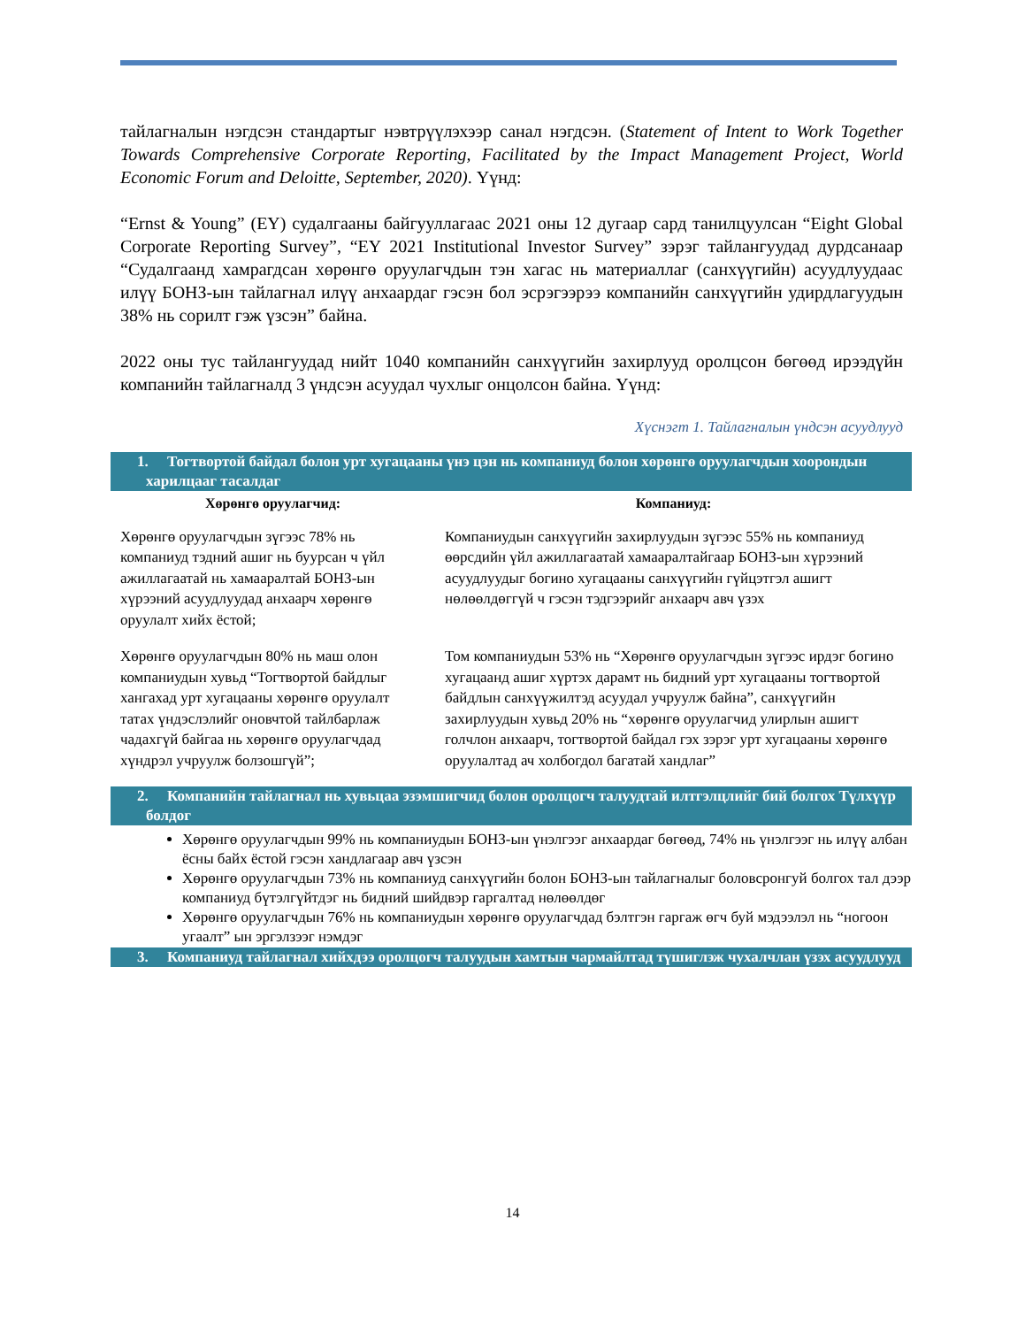тайлагналын нэгдсэн стандартыг нэвтрүүлэхээр санал нэгдсэн. (Statement of Intent to Work Together Towards Comprehensive Corporate Reporting, Facilitated by the Impact Management Project, World Economic Forum and Deloitte, September, 2020). Үүнд:
“Ernst & Young” (EY) судалгааны байгууллагаас 2021 оны 12 дугаар сард танилцуулсан “Eight Global Corporate Reporting Survey”, “EY 2021 Institutional Investor Survey” зэрэг тайлангуудад дурдсанаар “Судалгаанд хамрагдсан хөрөнгө оруулагчдын тэн хагас нь материаллаг (санхүүгийн) асуудлуудаас илүү БОНЗ-ын тайлагнал илүү анхаардаг гэсэн бол эсрэгээрээ компанийн санхүүгийн удирдлагуудын 38% нь сорилт гэж үзсэн” байна.
2022 оны тус тайлангуудад нийт 1040 компанийн санхүүгийн захирлууд оролцсон бөгөөд ирээдүйн компанийн тайлагналд 3 үндсэн асуудал чухлыг онцолсон байна. Үүнд:
Хүснэгт 1. Тайлагналын үндсэн асуудлууд
| 1. Тогтвортой байдал болон урт хугацааны үнэ цэн нь компаниуд болон хөрөнгө оруулагчдын хоорондын харилцааг тасалдаг | |
| Хөрөнгө оруулагчид: | Компаниуд: |
| Хөрөнгө оруулагчдын зүгээс 78% нь компаниуд тэдний ашиг нь буурсан ч үйл ажиллагаатай нь хамааралтай БОНЗ-ын хүрээний асуудлуудад анхаарч хөрөнгө оруулалт хийх ёстой; | Компаниудын санхүүгийн захирлуудын зүгээс 55% нь компаниуд өөрсдийн үйл ажиллагаатай хамааралтайгаар БОНЗ-ын хүрээний асуудлуудыг богино хугацааны санхүүгийн гүйцэтгэл ашигт нөлөөлдөггүй ч гэсэн тэдгээрийг анхаарч авч үзэх |
| Хөрөнгө оруулагчдын 80% нь маш олон компаниудын хувьд “Тогтвортой байдлыг хангахад урт хугацааны хөрөнгө оруулалт татах үндэслэлийг оновчтой тайлбарлаж чадахгүй байгаа нь хөрөнгө оруулагчдад хүндрэл учруулж болзошгүй”; | Том компаниудын 53% нь “Хөрөнгө оруулагчдын зүгээс ирдэг богино хугацаанд ашиг хүртэх дарамт нь бидний урт хугацааны тогтвортой байдлын санхүүжилтэд асуудал учруулж байна”, санхүүгийн захирлуудын хувьд 20% нь “хөрөнгө оруулагчид улирлын ашигт голчлон анхаарч, тогтвортой байдал гэх зэрэг урт хугацааны хөрөнгө оруулалтад ач холбогдол багатай хандлаг” |
| 2. Компанийн тайлагнал нь хувьцаа эзэмшигчид болон оролцогч талуудтай илтгэлцлийг бий болгох Түлхүүр болдог | |
| Хөрөнгө оруулагчдын 99% нь компаниудын БОНЗ-ын үнэлгээг анхаардаг бөгөөд, 74% нь үнэлгээг нь илүү албан ёсны байх ёстой гэсэн хандлагаар авч үзсэн Хөрөнгө оруулагчдын 73% нь компаниуд санхүүгийн болон БОНЗ-ын тайлагналыг боловсронгуй болгох тал дээр компаниуд бүтэлгүйтдэг нь бидний шийдвэр гаргалтад нөлөөлдөг Хөрөнгө оруулагчдын 76% нь компаниудын хөрөнгө оруулагчдад бэлтгэн гаргаж өгч буй мэдээлэл нь “ногоон угаалт” ын эргэлзээг нэмдэг | |
| 3. Компаниуд тайлагнал хийхдээ оролцогч талуудын хамтын чармайлтад түшиглэж чухалчлан үзэх асуудлууд | |
14